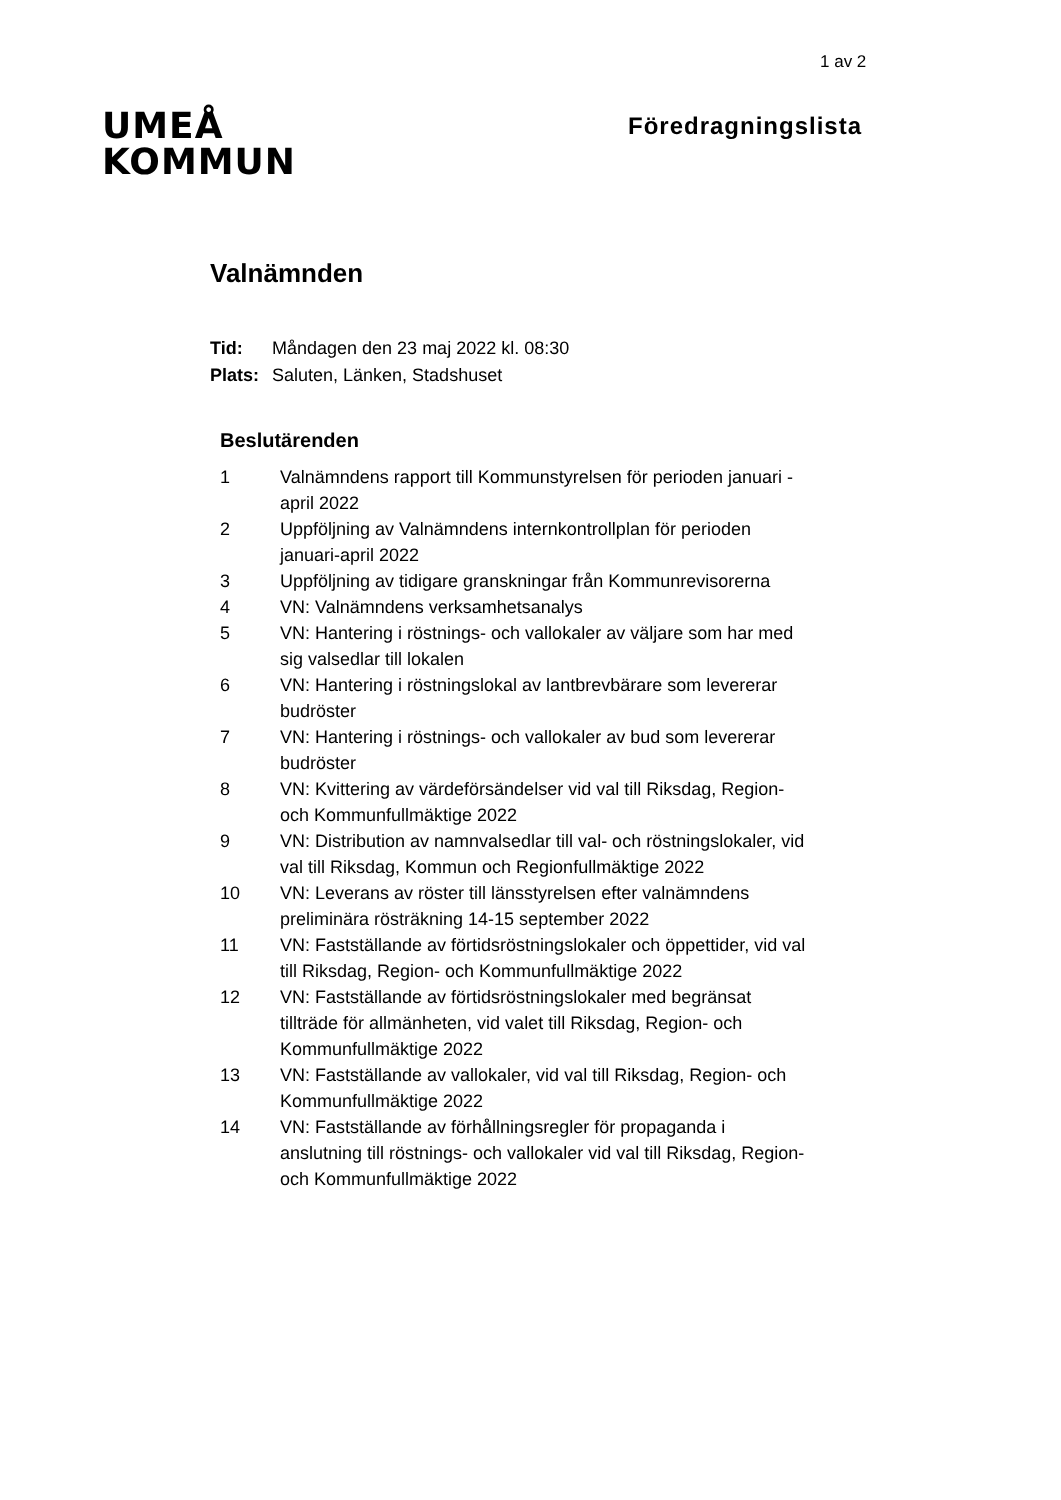1 av 2
UMEÅ
KOMMUN
Föredragningslista
Valnämnden
| Tid: | Måndagen den 23 maj 2022 kl. 08:30 |
| Plats: | Saluten, Länken, Stadshuset |
Beslutärenden
| 1 | Valnämndens rapport till Kommunstyrelsen för perioden januari - april 2022 |
| 2 | Uppföljning av Valnämndens internkontrollplan för perioden januari-april 2022 |
| 3 | Uppföljning av tidigare granskningar från Kommunrevisorerna |
| 4 | VN: Valnämndens verksamhetsanalys |
| 5 | VN: Hantering i röstnings- och vallokaler av väljare som har med sig valsedlar till lokalen |
| 6 | VN: Hantering i röstningslokal av lantbrevbärare som levererar budröster |
| 7 | VN: Hantering i röstnings- och vallokaler av bud som levererar budröster |
| 8 | VN: Kvittering av värdeförsändelser vid val till Riksdag, Region- och Kommunfullmäktige 2022 |
| 9 | VN: Distribution av namnvalsedlar till val- och röstningslokaler, vid val till Riksdag, Kommun och Regionfullmäktige 2022 |
| 10 | VN: Leverans av röster till länsstyrelsen efter valnämndens preliminära rösträkning 14-15 september 2022 |
| 11 | VN: Fastställande av förtidsröstningslokaler och öppettider, vid val till Riksdag, Region- och Kommunfullmäktige 2022 |
| 12 | VN: Fastställande av förtidsröstningslokaler med begränsat tillträde för allmänheten, vid valet till Riksdag, Region- och Kommunfullmäktige 2022 |
| 13 | VN: Fastställande av vallokaler, vid val till Riksdag, Region- och Kommunfullmäktige 2022 |
| 14 | VN: Fastställande av förhållningsregler för propaganda i anslutning till röstnings- och vallokaler vid val till Riksdag, Region- och Kommunfullmäktige 2022 |